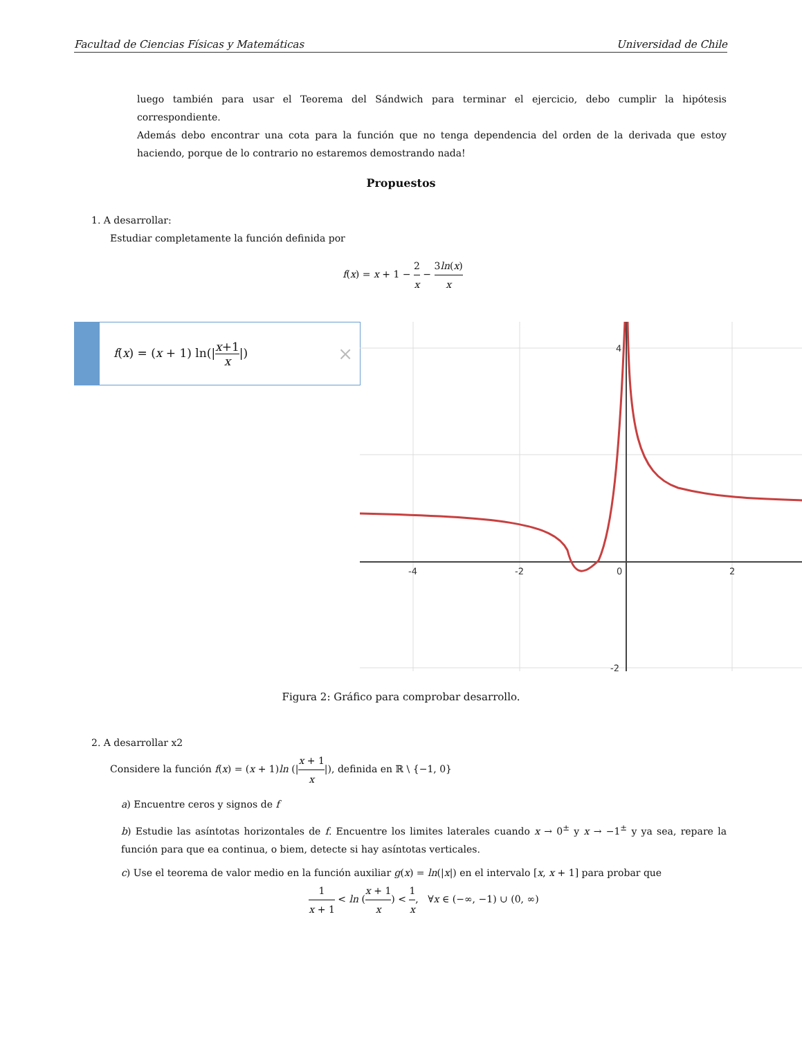Facultad de Ciencias Físicas y Matemáticas Universidad de Chile
luego también para usar el Teorema del Sándwich para terminar el ejercicio, debo cumplir la hipótesis correspondiente.
Además debo encontrar una cota para la función que no tenga dependencia del orden de la derivada que estoy haciendo, porque de lo contrario no estaremos demostrando nada!
Propuestos
1. A desarrollar:
Estudiar completamente la función definida por
f(x) = x + 1 − 2 x − 3ln(x) x
f(x) = (x + 1) ln(|x+1 x|) ×
-4
-2
0
2
4
-2
Figura 2: Gráfico para comprobar desarrollo.
2. A desarrollar x2
Considere la función f(x) = (x + 1)ln (|x + 1 x|), definida en ℝ \ {−1, 0}
a) Encuentre ceros y signos de f
b) Estudie las asíntotas horizontales de f. Encuentre los limites laterales cuando x → 0<sup>±</sup> y x → −1<sup>±</sup> y ya sea, repare la función para que ea continua, o biem, detecte si hay asíntotas verticales.
c) Use el teorema de valor medio en la función auxiliar g(x) = ln(|x|) en el intervalo [x, x + 1] para probar que
1 x + 1 < ln (x + 1 x) < 1 x, ∀x ∈ (−∞, −1) ∪ (0, ∞)